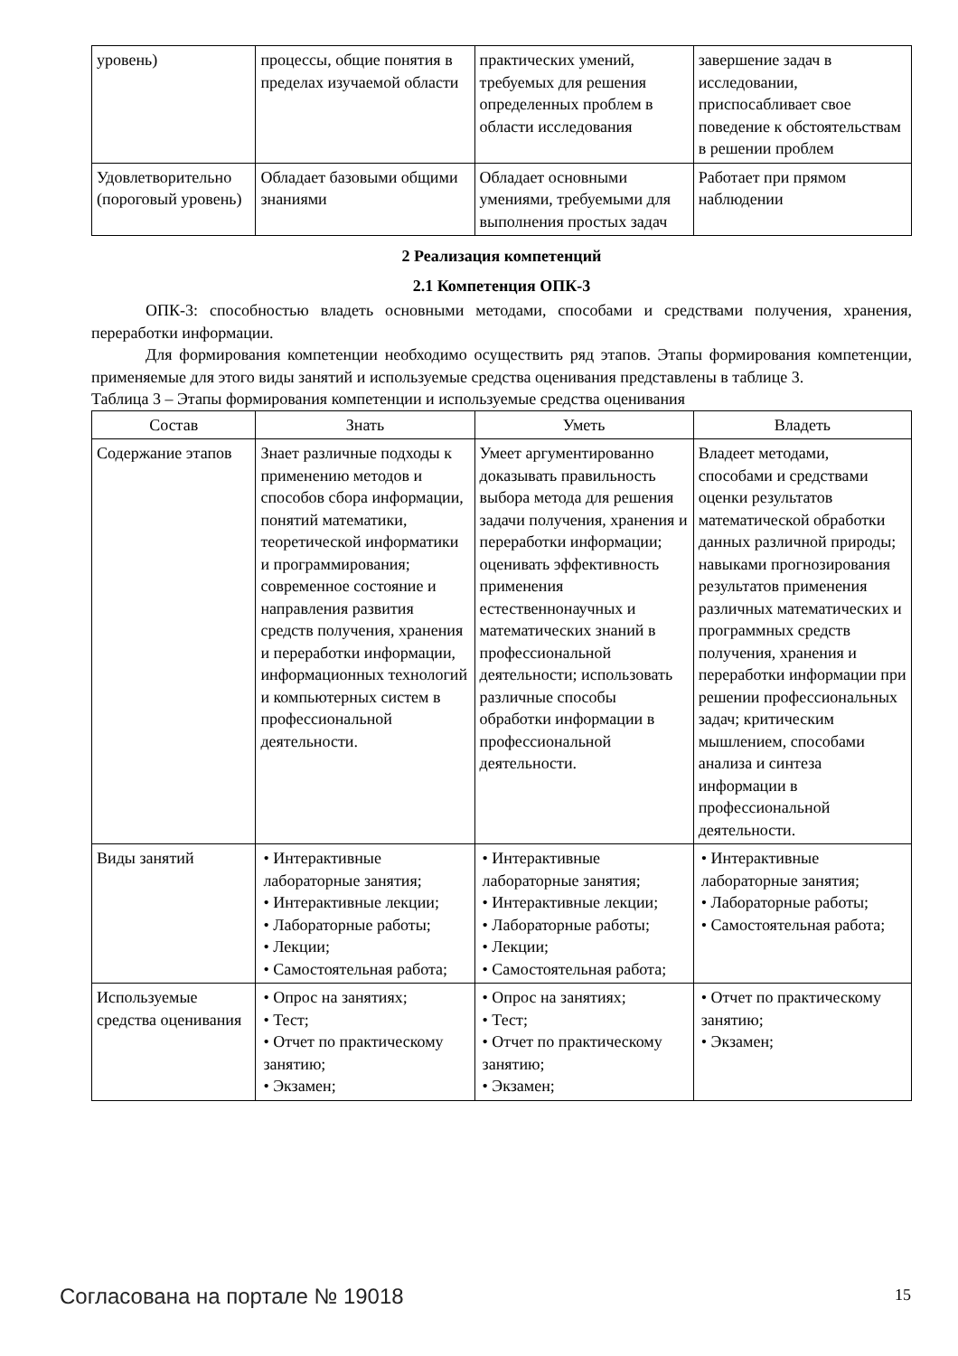| уровень) | процессы, общие понятия в пределах изучаемой области | практических умений, требуемых для решения определенных проблем в области исследования | завершение задач в исследовании, приспосабливает свое поведение к обстоятельствам в решении проблем |
| Удовлетворительно (пороговый уровень) | Обладает базовыми общими знаниями | Обладает основными умениями, требуемыми для выполнения простых задач | Работает при прямом наблюдении |
2 Реализация компетенций
2.1 Компетенция ОПК-3
ОПК-3: способностью владеть основными методами, способами и средствами получения, хранения, переработки информации.
Для формирования компетенции необходимо осуществить ряд этапов. Этапы формирования компетенции, применяемые для этого виды занятий и используемые средства оценивания представлены в таблице 3.
Таблица 3 – Этапы формирования компетенции и используемые средства оценивания
| Состав | Знать | Уметь | Владеть |
| --- | --- | --- | --- |
| Содержание этапов | Знает различные подходы к применению методов и способов сбора информации, понятий математики, теоретической информатики и программирования; современное состояние и направления развития средств получения, хранения и переработки информации, информационных технологий и компьютерных систем в профессиональной деятельности. | Умеет аргументированно доказывать правильность выбора метода для решения задачи получения, хранения и переработки информации; оценивать эффективность применения естественнонаучных и математических знаний в профессиональной деятельности; использовать различные способы обработки информации в профессиональной деятельности. | Владеет методами, способами и средствами оценки результатов математической обработки данных различной природы; навыками прогнозирования результатов применения различных математических и программных средств получения, хранения и переработки информации при решении профессиональных задач; критическим мышлением, способами анализа и синтеза информации в профессиональной деятельности. |
| Виды занятий | • Интерактивные лабораторные занятия; • Интерактивные лекции; • Лабораторные работы; • Лекции; • Самостоятельная работа; | • Интерактивные лабораторные занятия; • Интерактивные лекции; • Лабораторные работы; • Лекции; • Самостоятельная работа; | • Интерактивные лабораторные занятия; • Лабораторные работы; • Самостоятельная работа; |
| Используемые средства оценивания | • Опрос на занятиях; • Тест; • Отчет по практическому занятию; • Экзамен; | • Опрос на занятиях; • Тест; • Отчет по практическому занятию; • Экзамен; | • Отчет по практическому занятию; • Экзамен; |
Согласована на портале № 19018 15